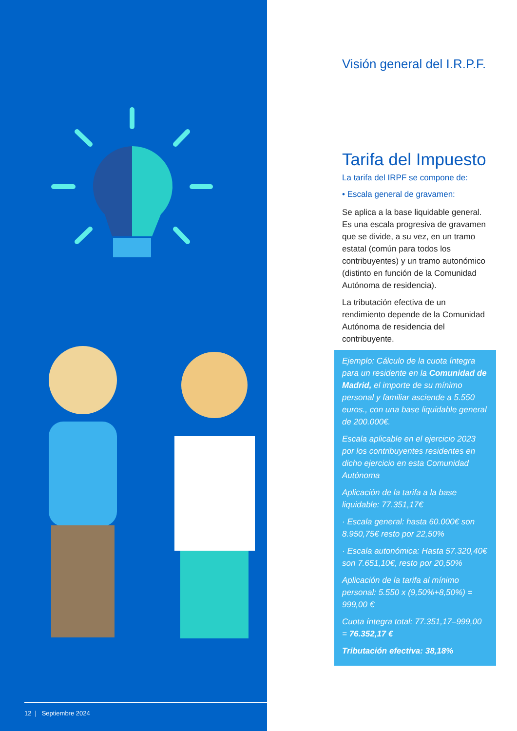12 | Septiembre 2024
Visión general del I.R.P.F.
Tarifa del Impuesto
La tarifa del IRPF se compone de:
• Escala general de gravamen:
Se aplica a la base liquidable general. Es una escala progresiva de gravamen que se divide, a su vez, en un tramo estatal (común para todos los contribuyentes) y un tramo autonómico (distinto en función de la Comunidad Autónoma de residencia).
La tributación efectiva de un rendimiento depende de la Comunidad Autónoma de residencia del contribuyente.
Ejemplo: Cálculo de la cuota íntegra para un residente en la Comunidad de Madrid, el importe de su mínimo personal y familiar asciende a 5.550 euros., con una base liquidable general de 200.000€.
Escala aplicable en el ejercicio 2023 por los contribuyentes residentes en dicho ejercicio en esta Comunidad Autónoma
Aplicación de la tarifa a la base liquidable: 77.351,17€
· Escala general: hasta 60.000€ son 8.950,75€ resto por 22,50%
· Escala autonómica: Hasta 57.320,40€ son 7.651,10€, resto por 20,50%
Aplicación de la tarifa al mínimo personal: 5.550 x (9,50%+8,50%) = 999,00 €
Cuota íntegra total: 77.351,17–999,00 = 76.352,17 €
Tributación efectiva: 38,18%